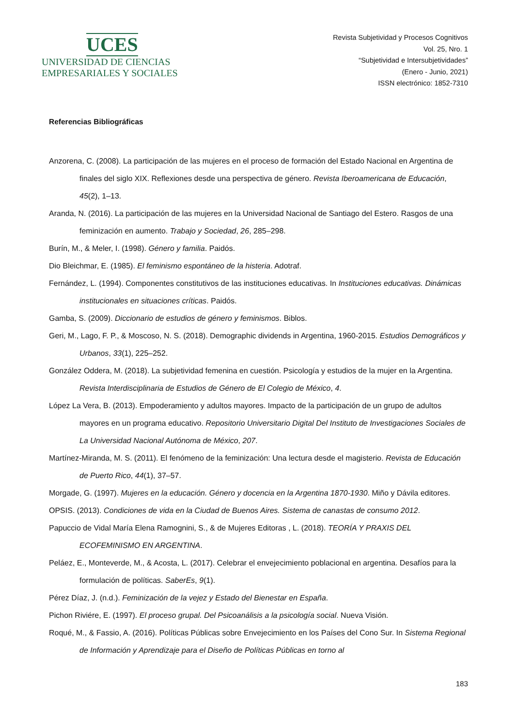UCES
UNIVERSIDAD DE CIENCIAS
EMPRESARIALES Y SOCIALES
Revista Subjetividad y Procesos Cognitivos
Vol. 25, Nro. 1
“Subjetividad e Intersubjetividades”
(Enero - Junio, 2021)
ISSN electrónico: 1852-7310
Referencias Bibliográficas
Anzorena, C. (2008). La participación de las mujeres en el proceso de formación del Estado Nacional en Argentina de finales del siglo XIX. Reflexiones desde una perspectiva de género. Revista Iberoamericana de Educación, 45(2), 1–13.
Aranda, N. (2016). La participación de las mujeres en la Universidad Nacional de Santiago del Estero. Rasgos de una feminización en aumento. Trabajo y Sociedad, 26, 285–298.
Burín, M., & Meler, I. (1998). Género y familia. Paidós.
Dio Bleichmar, E. (1985). El feminismo espontáneo de la histeria. Adotraf.
Fernández, L. (1994). Componentes constitutivos de las instituciones educativas. In Instituciones educativas. Dinámicas institucionales en situaciones críticas. Paidós.
Gamba, S. (2009). Diccionario de estudios de género y feminismos. Biblos.
Geri, M., Lago, F. P., & Moscoso, N. S. (2018). Demographic dividends in Argentina, 1960-2015. Estudios Demográficos y Urbanos, 33(1), 225–252.
González Oddera, M. (2018). La subjetividad femenina en cuestión. Psicología y estudios de la mujer en la Argentina. Revista Interdisciplinaria de Estudios de Género de El Colegio de México, 4.
López La Vera, B. (2013). Empoderamiento y adultos mayores. Impacto de la participación de un grupo de adultos mayores en un programa educativo. Repositorio Universitario Digital Del Instituto de Investigaciones Sociales de La Universidad Nacional Autónoma de México, 207.
Martínez-Miranda, M. S. (2011). El fenómeno de la feminización: Una lectura desde el magisterio. Revista de Educación de Puerto Rico, 44(1), 37–57.
Morgade, G. (1997). Mujeres en la educación. Género y docencia en la Argentina 1870-1930. Miño y Dávila editores.
OPSIS. (2013). Condiciones de vida en la Ciudad de Buenos Aires. Sistema de canastas de consumo 2012.
Papuccio de Vidal María Elena Ramognini, S., & de Mujeres Editoras , L. (2018). TEORÍA Y PRAXIS DEL ECOFEMINISMO EN ARGENTINA.
Peláez, E., Monteverde, M., & Acosta, L. (2017). Celebrar el envejecimiento poblacional en argentina. Desafíos para la formulación de políticas. SaberEs, 9(1).
Pérez Díaz, J. (n.d.). Feminización de la vejez y Estado del Bienestar en España.
Pichon Riviére, E. (1997). El proceso grupal. Del Psicoanálisis a la psicología social. Nueva Visión.
Roqué, M., & Fassio, A. (2016). Políticas Públicas sobre Envejecimiento en los Países del Cono Sur. In Sistema Regional de Información y Aprendizaje para el Diseño de Políticas Públicas en torno al
183